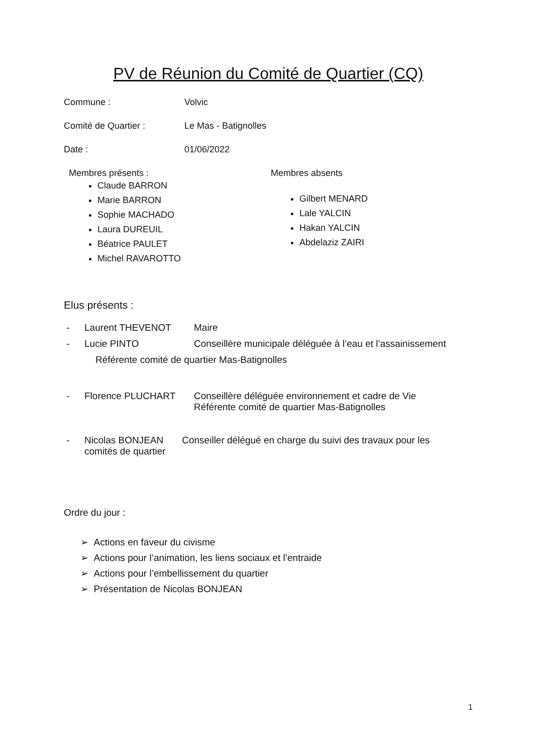PV de Réunion du Comité de Quartier (CQ)
Commune : Volvic
Comité de Quartier : Le Mas - Batignolles
Date : 01/06/2022
Membres présents :
Claude BARRON
Marie BARRON
Sophie MACHADO
Laura DUREUIL
Béatrice PAULET
Michel RAVAROTTO
Membres absents
Gilbert MENARD
Lale YALCIN
Hakan YALCIN
Abdelaziz ZAIRI
Elus présents :
- Laurent THEVENOT Maire
- Lucie PINTO Conseillère municipale déléguée à l’eau et l’assainissement
Référente comité de quartier Mas-Batignolles
- Florence PLUCHART Conseillère déléguée environnement et cadre de Vie
Référente comité de quartier Mas-Batignolles
- Nicolas BONJEAN Conseiller délégué en charge du suivi des travaux pour les
comités de quartier
Ordre du jour :
➢ Actions en faveur du civisme
➢ Actions pour l’animation, les liens sociaux et l’entraide
➢ Actions pour l’embellissement du quartier
➢ Présentation de Nicolas BONJEAN
1